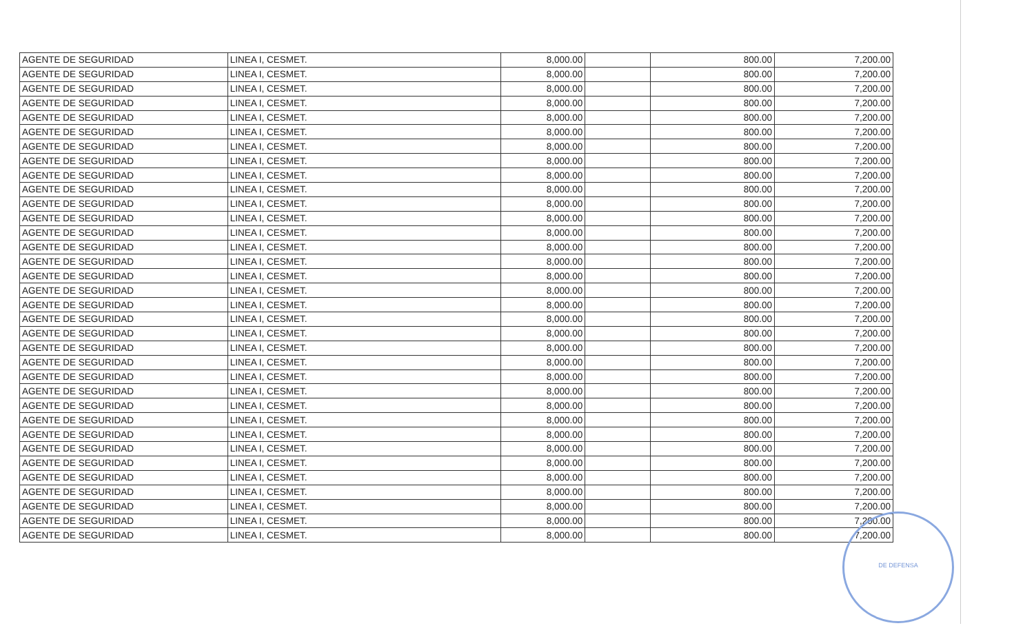| AGENTE DE SEGURIDAD | LINEA I, CESMET. | 8,000.00 | | 800.00 | 7,200.00 |
| AGENTE DE SEGURIDAD | LINEA I, CESMET. | 8,000.00 | | 800.00 | 7,200.00 |
| AGENTE DE SEGURIDAD | LINEA I, CESMET. | 8,000.00 | | 800.00 | 7,200.00 |
| AGENTE DE SEGURIDAD | LINEA I, CESMET. | 8,000.00 | | 800.00 | 7,200.00 |
| AGENTE DE SEGURIDAD | LINEA I, CESMET. | 8,000.00 | | 800.00 | 7,200.00 |
| AGENTE DE SEGURIDAD | LINEA I, CESMET. | 8,000.00 | | 800.00 | 7,200.00 |
| AGENTE DE SEGURIDAD | LINEA I, CESMET. | 8,000.00 | | 800.00 | 7,200.00 |
| AGENTE DE SEGURIDAD | LINEA I, CESMET. | 8,000.00 | | 800.00 | 7,200.00 |
| AGENTE DE SEGURIDAD | LINEA I, CESMET. | 8,000.00 | | 800.00 | 7,200.00 |
| AGENTE DE SEGURIDAD | LINEA I, CESMET. | 8,000.00 | | 800.00 | 7,200.00 |
| AGENTE DE SEGURIDAD | LINEA I, CESMET. | 8,000.00 | | 800.00 | 7,200.00 |
| AGENTE DE SEGURIDAD | LINEA I, CESMET. | 8,000.00 | | 800.00 | 7,200.00 |
| AGENTE DE SEGURIDAD | LINEA I, CESMET. | 8,000.00 | | 800.00 | 7,200.00 |
| AGENTE DE SEGURIDAD | LINEA I, CESMET. | 8,000.00 | | 800.00 | 7,200.00 |
| AGENTE DE SEGURIDAD | LINEA I, CESMET. | 8,000.00 | | 800.00 | 7,200.00 |
| AGENTE DE SEGURIDAD | LINEA I, CESMET. | 8,000.00 | | 800.00 | 7,200.00 |
| AGENTE DE SEGURIDAD | LINEA I, CESMET. | 8,000.00 | | 800.00 | 7,200.00 |
| AGENTE DE SEGURIDAD | LINEA I, CESMET. | 8,000.00 | | 800.00 | 7,200.00 |
| AGENTE DE SEGURIDAD | LINEA I, CESMET. | 8,000.00 | | 800.00 | 7,200.00 |
| AGENTE DE SEGURIDAD | LINEA I, CESMET. | 8,000.00 | | 800.00 | 7,200.00 |
| AGENTE DE SEGURIDAD | LINEA I, CESMET. | 8,000.00 | | 800.00 | 7,200.00 |
| AGENTE DE SEGURIDAD | LINEA I, CESMET. | 8,000.00 | | 800.00 | 7,200.00 |
| AGENTE DE SEGURIDAD | LINEA I, CESMET. | 8,000.00 | | 800.00 | 7,200.00 |
| AGENTE DE SEGURIDAD | LINEA I, CESMET. | 8,000.00 | | 800.00 | 7,200.00 |
| AGENTE DE SEGURIDAD | LINEA I, CESMET. | 8,000.00 | | 800.00 | 7,200.00 |
| AGENTE DE SEGURIDAD | LINEA I, CESMET. | 8,000.00 | | 800.00 | 7,200.00 |
| AGENTE DE SEGURIDAD | LINEA I, CESMET. | 8,000.00 | | 800.00 | 7,200.00 |
| AGENTE DE SEGURIDAD | LINEA I, CESMET. | 8,000.00 | | 800.00 | 7,200.00 |
| AGENTE DE SEGURIDAD | LINEA I, CESMET. | 8,000.00 | | 800.00 | 7,200.00 |
| AGENTE DE SEGURIDAD | LINEA I, CESMET. | 8,000.00 | | 800.00 | 7,200.00 |
| AGENTE DE SEGURIDAD | LINEA I, CESMET. | 8,000.00 | | 800.00 | 7,200.00 |
| AGENTE DE SEGURIDAD | LINEA I, CESMET. | 8,000.00 | | 800.00 | 7,200.00 |
| AGENTE DE SEGURIDAD | LINEA I, CESMET. | 8,000.00 | | 800.00 | 7,200.00 |
| AGENTE DE SEGURIDAD | LINEA I, CESMET. | 8,000.00 | | 800.00 | 7,200.00 |
DE DEFENSA